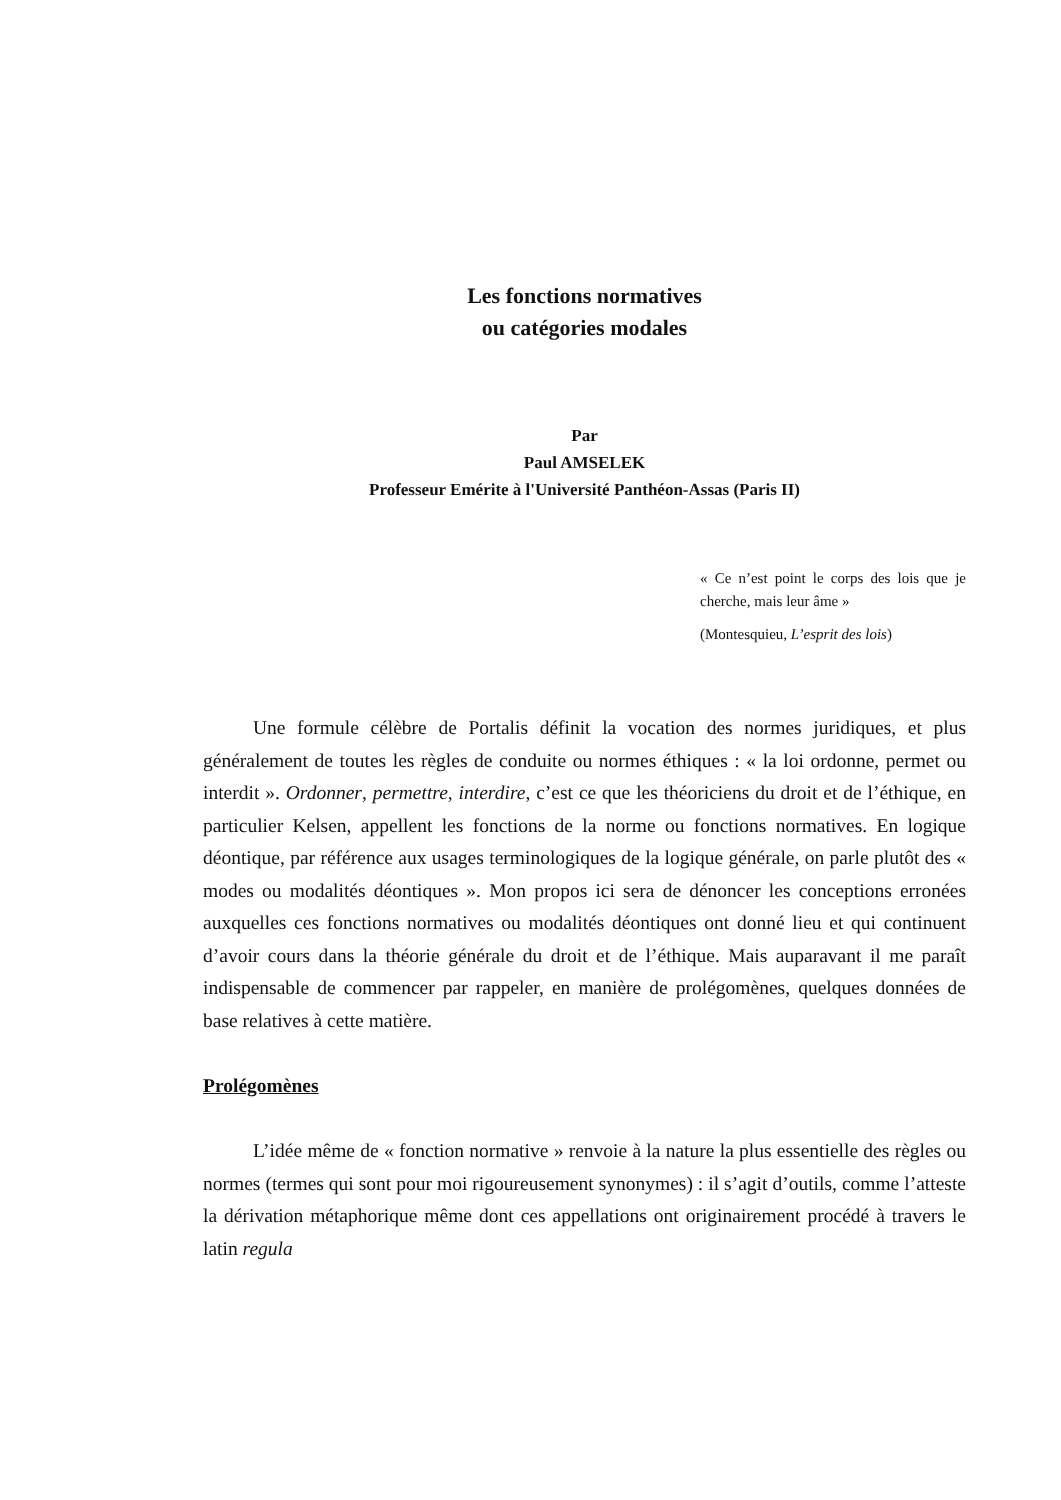Les fonctions normatives
ou catégories modales
Par
Paul AMSELEK
Professeur Emérite à l'Université Panthéon-Assas (Paris II)
« Ce n’est point le corps des lois que je cherche, mais leur âme »
(Montesquieu, L’esprit des lois)
Une formule célèbre de Portalis définit la vocation des normes juridiques, et plus généralement de toutes les règles de conduite ou normes éthiques : « la loi ordonne, permet ou interdit ». Ordonner, permettre, interdire, c’est ce que les théoriciens du droit et de l’éthique, en particulier Kelsen, appellent les fonctions de la norme ou fonctions normatives. En logique déontique, par référence aux usages terminologiques de la logique générale, on parle plutôt des « modes ou modalités déontiques ». Mon propos ici sera de dénoncer les conceptions erronées auxquelles ces fonctions normatives ou modalités déontiques ont donné lieu et qui continuent d’avoir cours dans la théorie générale du droit et de l’éthique. Mais auparavant il me paraît indispensable de commencer par rappeler, en manière de prolégomènes, quelques données de base relatives à cette matière.
Prolégomènes
L’idée même de « fonction normative » renvoie à la nature la plus essentielle des règles ou normes (termes qui sont pour moi rigoureusement synonymes) : il s’agit d’outils, comme l’atteste la dérivation métaphorique même dont ces appellations ont originairement procédé à travers le latin regula